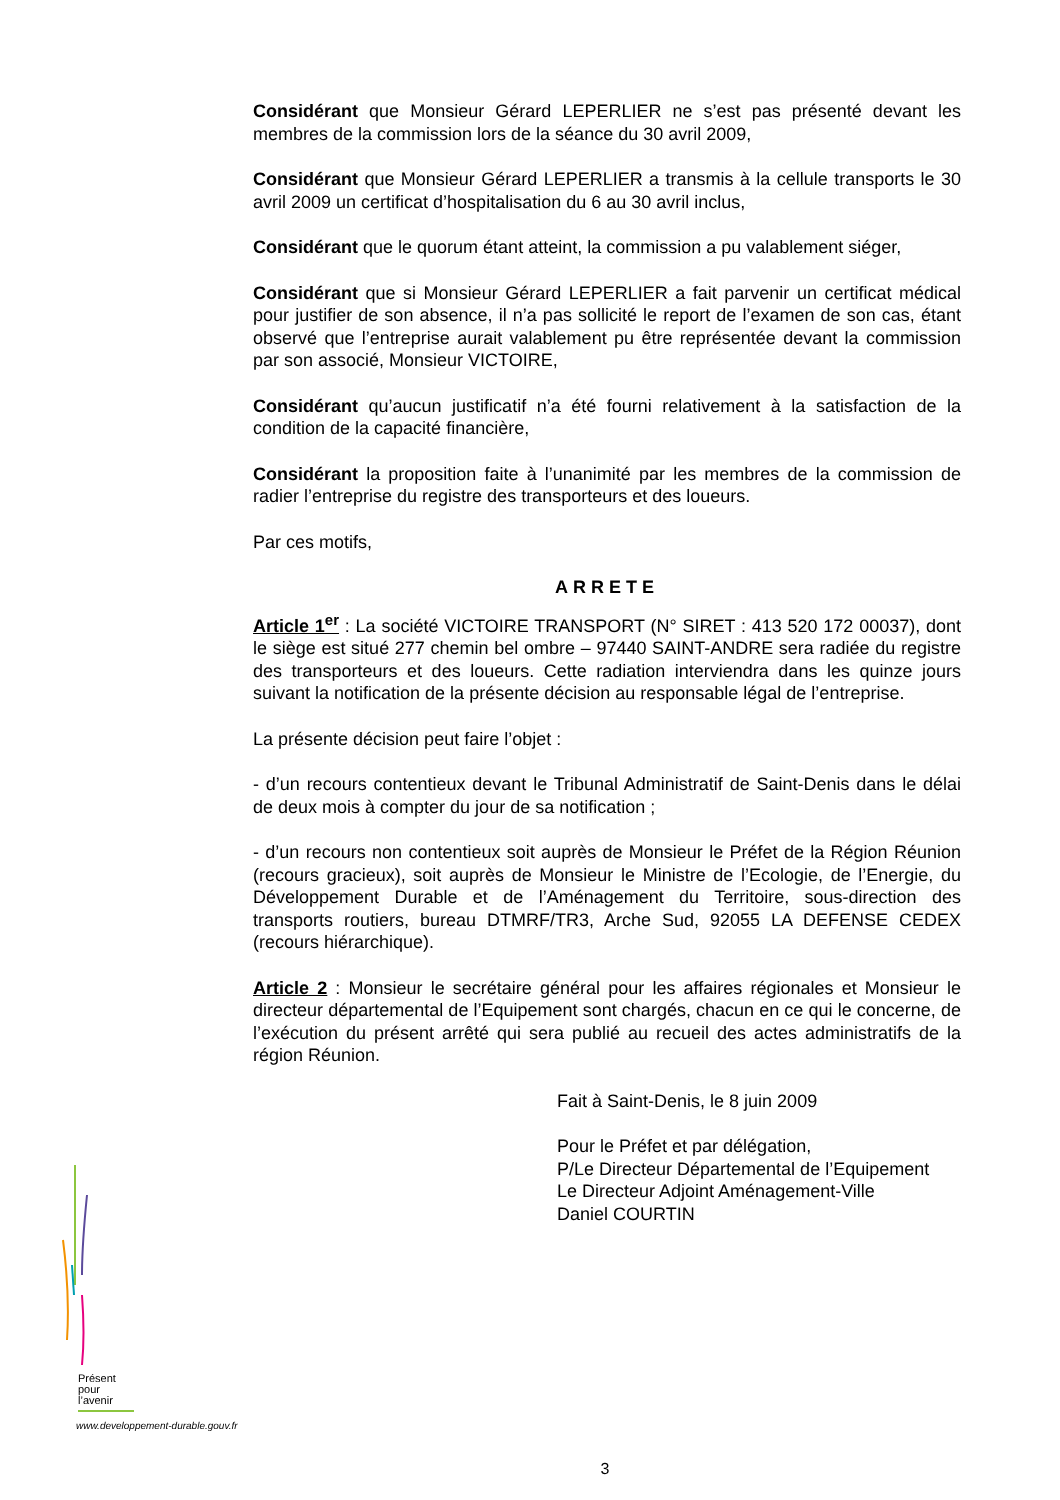Considérant que Monsieur Gérard LEPERLIER ne s’est pas présenté devant les membres de la commission lors de la séance du 30 avril 2009,
Considérant que Monsieur Gérard LEPERLIER a transmis à la cellule transports le 30 avril 2009 un certificat d’hospitalisation du 6 au 30 avril inclus,
Considérant que le quorum étant atteint, la commission a pu valablement siéger,
Considérant que si Monsieur Gérard LEPERLIER a fait parvenir un certificat médical pour justifier de son absence, il n’a pas sollicité le report de l’examen de son cas, étant observé que l’entreprise aurait valablement pu être représentée devant la commission par son associé, Monsieur VICTOIRE,
Considérant qu’aucun justificatif n’a été fourni relativement à la satisfaction de la condition de la capacité financière,
Considérant la proposition faite à l’unanimité par les membres de la commission de radier l’entreprise du registre des transporteurs et des loueurs.
Par ces motifs,
ARRETE
Article 1<sup>er</sup> : La société VICTOIRE TRANSPORT (N° SIRET : 413 520 172 00037), dont le siège est situé 277 chemin bel ombre – 97440 SAINT-ANDRE sera radiée du registre des transporteurs et des loueurs. Cette radiation interviendra dans les quinze jours suivant la notification de la présente décision au responsable légal de l’entreprise.
La présente décision peut faire l’objet :
- d’un recours contentieux devant le Tribunal Administratif de Saint-Denis dans le délai de deux mois à compter du jour de sa notification ;
- d’un recours non contentieux soit auprès de Monsieur le Préfet de la Région Réunion (recours gracieux), soit auprès de Monsieur le Ministre de l’Ecologie, de l’Energie, du Développement Durable et de l’Aménagement du Territoire, sous-direction des transports routiers, bureau DTMRF/TR3, Arche Sud, 92055 LA DEFENSE CEDEX (recours hiérarchique).
Article 2 : Monsieur le secrétaire général pour les affaires régionales et Monsieur le directeur départemental de l’Equipement sont chargés, chacun en ce qui le concerne, de l’exécution du présent arrêté qui sera publié au recueil des actes administratifs de la région Réunion.
Fait à Saint-Denis, le 8 juin 2009
Pour le Préfet et par délégation,
P/Le Directeur Départemental de l’Equipement
Le Directeur Adjoint Aménagement-Ville
Daniel COURTIN
Présent
pour
l’avenir
www.developpement-durable.gouv.fr
3